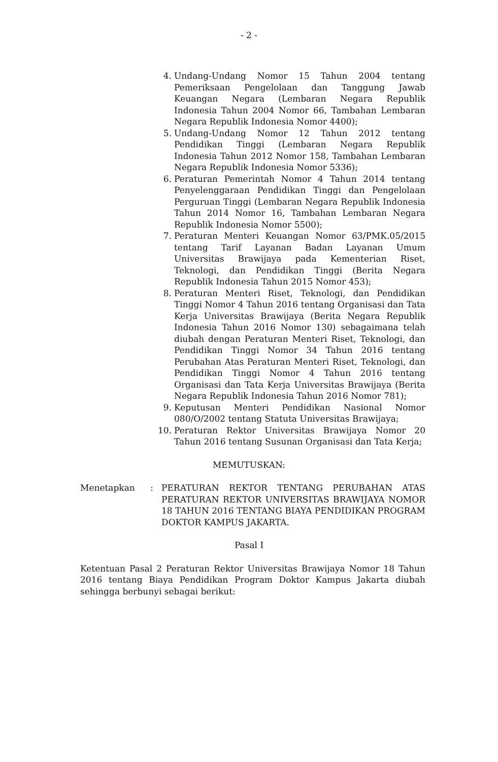- 2 -
4. Undang-Undang Nomor 15 Tahun 2004 tentang Pemeriksaan Pengelolaan dan Tanggung Jawab Keuangan Negara (Lembaran Negara Republik Indonesia Tahun 2004 Nomor 66, Tambahan Lembaran Negara Republik Indonesia Nomor 4400);
5. Undang-Undang Nomor 12 Tahun 2012 tentang Pendidikan Tinggi (Lembaran Negara Republik Indonesia Tahun 2012 Nomor 158, Tambahan Lembaran Negara Republik Indonesia Nomor 5336);
6. Peraturan Pemerintah Nomor 4 Tahun 2014 tentang Penyelenggaraan Pendidikan Tinggi dan Pengelolaan Perguruan Tinggi (Lembaran Negara Republik Indonesia Tahun 2014 Nomor 16, Tambahan Lembaran Negara Republik Indonesia Nomor 5500);
7. Peraturan Menteri Keuangan Nomor 63/PMK.05/2015 tentang Tarif Layanan Badan Layanan Umum Universitas Brawijaya pada Kementerian Riset, Teknologi, dan Pendidikan Tinggi (Berita Negara Republik Indonesia Tahun 2015 Nomor 453);
8. Peraturan Menteri Riset, Teknologi, dan Pendidikan Tinggi Nomor 4 Tahun 2016 tentang Organisasi dan Tata Kerja Universitas Brawijaya (Berita Negara Republik Indonesia Tahun 2016 Nomor 130) sebagaimana telah diubah dengan Peraturan Menteri Riset, Teknologi, dan Pendidikan Tinggi Nomor 34 Tahun 2016 tentang Perubahan Atas Peraturan Menteri Riset, Teknologi, dan Pendidikan Tinggi Nomor 4 Tahun 2016 tentang Organisasi dan Tata Kerja Universitas Brawijaya (Berita Negara Republik Indonesia Tahun 2016 Nomor 781);
9. Keputusan Menteri Pendidikan Nasional Nomor 080/O/2002 tentang Statuta Universitas Brawijaya;
10. Peraturan Rektor Universitas Brawijaya Nomor 20 Tahun 2016 tentang Susunan Organisasi dan Tata Kerja;
MEMUTUSKAN:
Menetapkan : PERATURAN REKTOR TENTANG PERUBAHAN ATAS PERATURAN REKTOR UNIVERSITAS BRAWIJAYA NOMOR 18 TAHUN 2016 TENTANG BIAYA PENDIDIKAN PROGRAM DOKTOR KAMPUS JAKARTA.
Pasal I
Ketentuan Pasal 2 Peraturan Rektor Universitas Brawijaya Nomor 18 Tahun 2016 tentang Biaya Pendidikan Program Doktor Kampus Jakarta diubah sehingga berbunyi sebagai berikut: